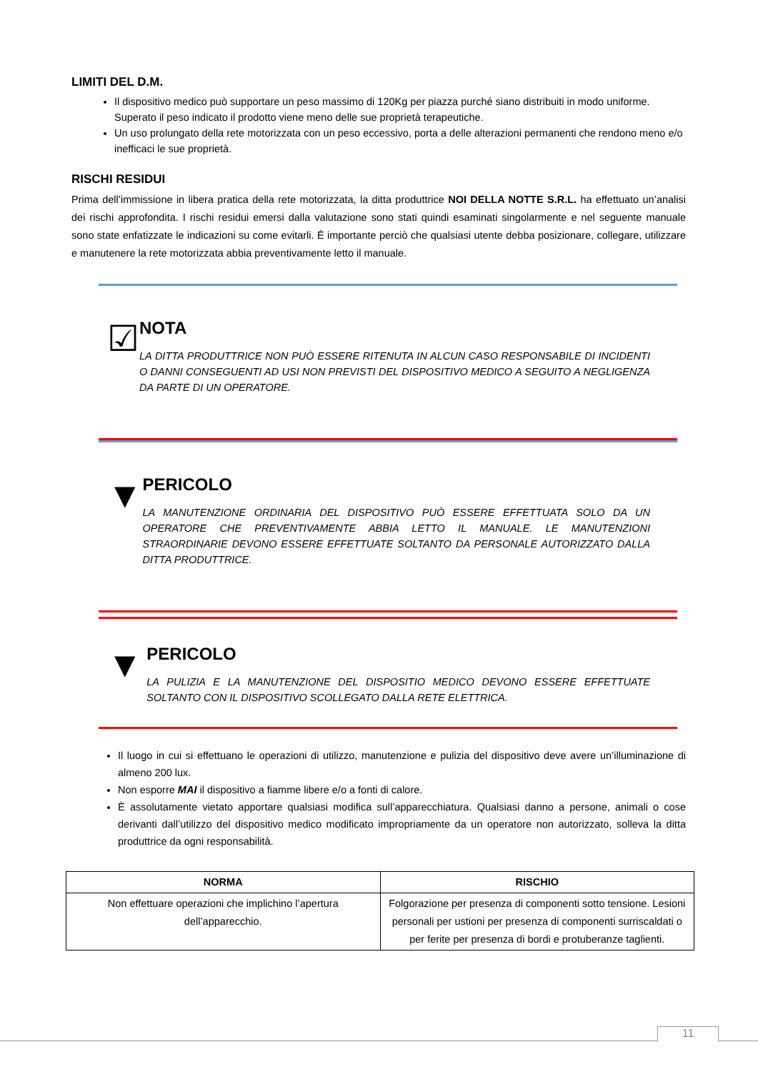LIMITI DEL D.M.
Il dispositivo medico può supportare un peso massimo di 120Kg per piazza purché siano distribuiti in modo uniforme. Superato il peso indicato il prodotto viene meno delle sue proprietà terapeutiche.
Un uso prolungato della rete motorizzata con un peso eccessivo, porta a delle alterazioni permanenti che rendono meno e/o inefficaci le sue proprietà.
RISCHI RESIDUI
Prima dell’immissione in libera pratica della rete motorizzata, la ditta produttrice NOI DELLA NOTTE S.R.L. ha effettuato un’analisi dei rischi approfondita. I rischi residui emersi dalla valutazione sono stati quindi esaminati singolarmente e nel seguente manuale sono state enfatizzate le indicazioni su come evitarli. È importante perciò che qualsiasi utente debba posizionare, collegare, utilizzare e manutenere la rete motorizzata abbia preventivamente letto il manuale.
☑
NOTA
LA DITTA PRODUTTRICE NON PUÒ ESSERE RITENUTA IN ALCUN CASO RESPONSABILE DI INCIDENTI O DANNI CONSEGUENTI AD USI NON PREVISTI DEL DISPOSITIVO MEDICO A SEGUITO A NEGLIGENZA DA PARTE DI UN OPERATORE.
▼
PERICOLO
LA MANUTENZIONE ORDINARIA DEL DISPOSITIVO PUÒ ESSERE EFFETTUATA SOLO DA UN OPERATORE CHE PREVENTIVAMENTE ABBIA LETTO IL MANUALE. LE MANUTENZIONI STRAORDINARIE DEVONO ESSERE EFFETTUATE SOLTANTO DA PERSONALE AUTORIZZATO DALLA DITTA PRODUTTRICE.
▼
PERICOLO
LA PULIZIA E LA MANUTENZIONE DEL DISPOSITIO MEDICO DEVONO ESSERE EFFETTUATE SOLTANTO CON IL DISPOSITIVO SCOLLEGATO DALLA RETE ELETTRICA.
Il luogo in cui si effettuano le operazioni di utilizzo, manutenzione e pulizia del dispositivo deve avere un’illuminazione di almeno 200 lux.
Non esporre MAI il dispositivo a fiamme libere e/o a fonti di calore.
È assolutamente vietato apportare qualsiasi modifica sull’apparecchiatura. Qualsiasi danno a persone, animali o cose derivanti dall’utilizzo del dispositivo medico modificato impropriamente da un operatore non autorizzato, solleva la ditta produttrice da ogni responsabilità.
| NORMA | RISCHIO |
| --- | --- |
| Non effettuare operazioni che implichino l’apertura dell’apparecchio. | Folgorazione per presenza di componenti sotto tensione. Lesioni personali per ustioni per presenza di componenti surriscaldati o per ferite per presenza di bordi e protuberanze taglienti. |
11